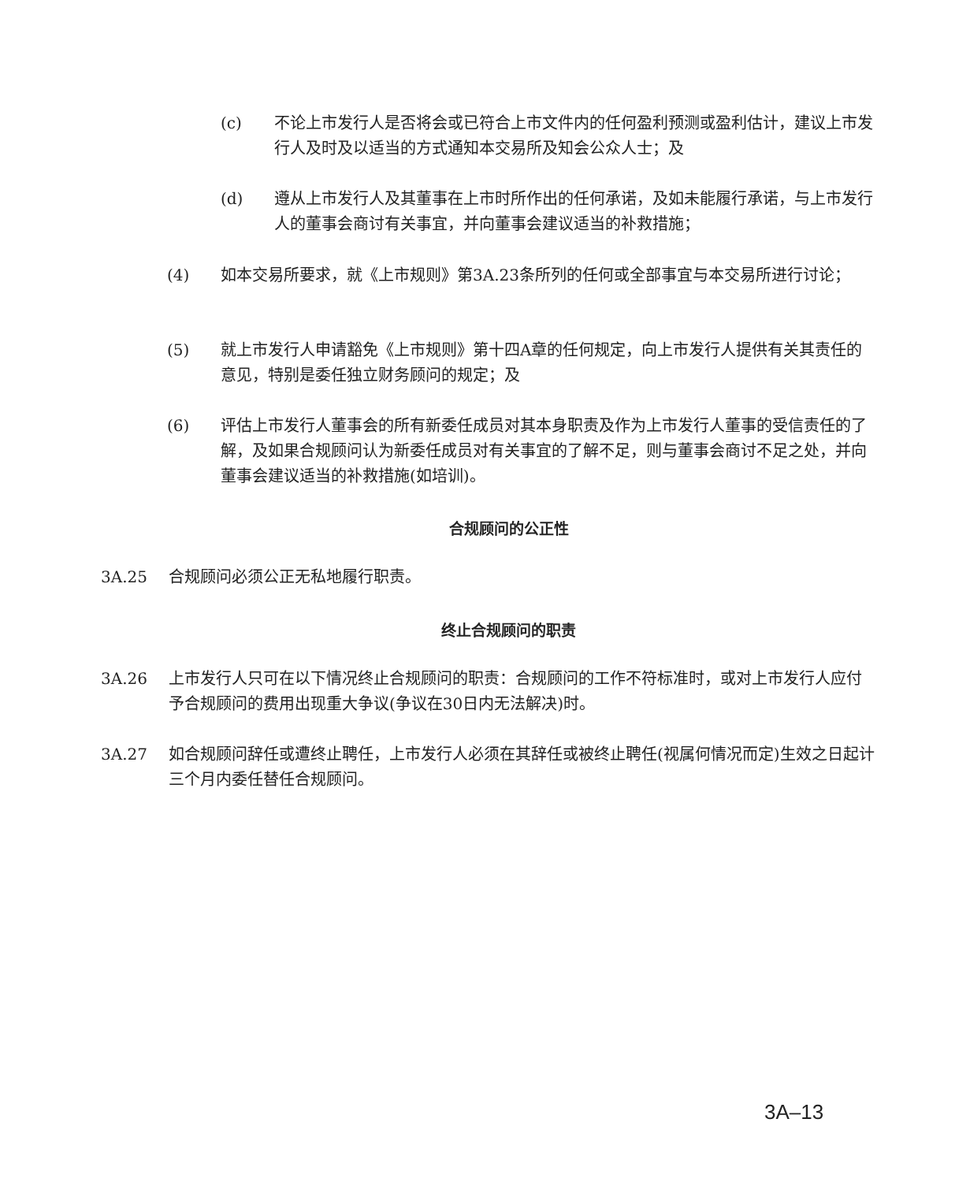(c) 不论上市发行人是否将会或已符合上市文件内的任何盈利预测或盈利估计，建议上市发行人及时及以适当的方式通知本交易所及知会公众人士；及
(d) 遵从上市发行人及其董事在上市时所作出的任何承诺，及如未能履行承诺，与上市发行人的董事会商讨有关事宜，并向董事会建议适当的补救措施；
(4) 如本交易所要求，就《上市规则》第3A.23条所列的任何或全部事宜与本交易所进行讨论；
(5) 就上市发行人申请豁免《上市规则》第十四A章的任何规定，向上市发行人提供有关其责任的意见，特别是委任独立财务顾问的规定；及
(6) 评估上市发行人董事会的所有新委任成员对其本身职责及作为上市发行人董事的受信责任的了解，及如果合规顾问认为新委任成员对有关事宜的了解不足，则与董事会商讨不足之处，并向董事会建议适当的补救措施(如培训)。
合规顾问的公正性
3A.25 合规顾问必须公正无私地履行职责。
终止合规顾问的职责
3A.26 上市发行人只可在以下情况终止合规顾问的职责：合规顾问的工作不符标准时，或对上市发行人应付予合规顾问的费用出现重大争议(争议在30日内无法解决)时。
3A.27 如合规顾问辞任或遭终止聘任，上市发行人必须在其辞任或被终止聘任(视属何情况而定)生效之日起计三个月内委任替任合规顾问。
3A–13